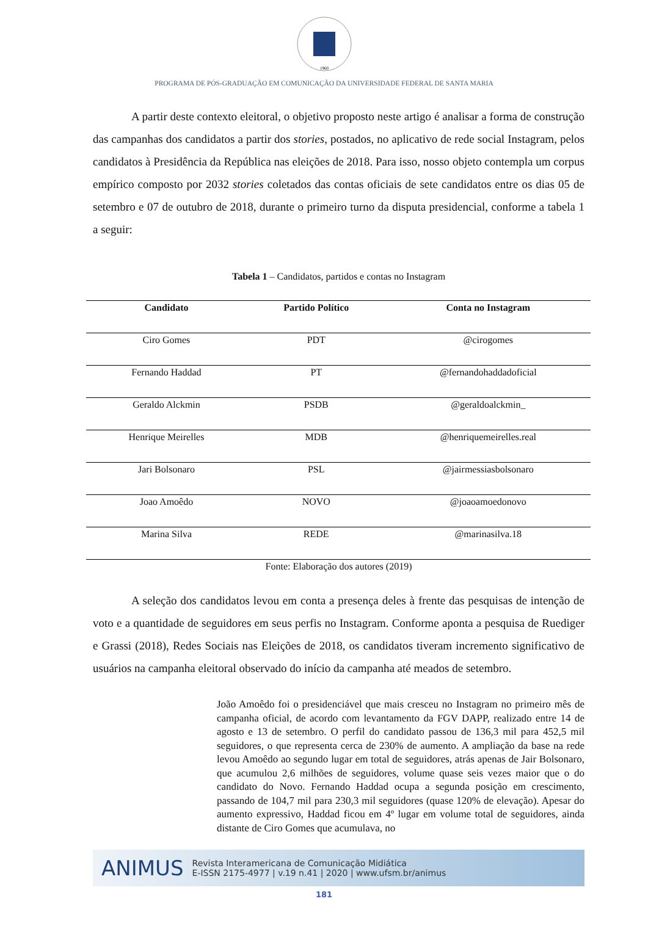1960
PROGRAMA DE PÓS-GRADUAÇÃO EM COMUNICAÇÃO DA UNIVERSIDADE FEDERAL DE SANTA MARIA
A partir deste contexto eleitoral, o objetivo proposto neste artigo é analisar a forma de construção das campanhas dos candidatos a partir dos stories, postados, no aplicativo de rede social Instagram, pelos candidatos à Presidência da República nas eleições de 2018. Para isso, nosso objeto contempla um corpus empírico composto por 2032 stories coletados das contas oficiais de sete candidatos entre os dias 05 de setembro e 07 de outubro de 2018, durante o primeiro turno da disputa presidencial, conforme a tabela 1 a seguir:
Tabela 1 – Candidatos, partidos e contas no Instagram
| Candidato | Partido Político | Conta no Instagram |
| --- | --- | --- |
| Ciro Gomes | PDT | @cirogomes |
| Fernando Haddad | PT | @fernandohaddadoficial |
| Geraldo Alckmin | PSDB | @geraldoalckmin_ |
| Henrique Meirelles | MDB | @henriquemeirelles.real |
| Jari Bolsonaro | PSL | @jairmessiasbolsonaro |
| Joao Amoêdo | NOVO | @joaoamoedonovo |
| Marina Silva | REDE | @marinasilva.18 |
Fonte: Elaboração dos autores (2019)
A seleção dos candidatos levou em conta a presença deles à frente das pesquisas de intenção de voto e a quantidade de seguidores em seus perfis no Instagram. Conforme aponta a pesquisa de Ruediger e Grassi (2018), Redes Sociais nas Eleições de 2018, os candidatos tiveram incremento significativo de usuários na campanha eleitoral observado do início da campanha até meados de setembro.
João Amoêdo foi o presidenciável que mais cresceu no Instagram no primeiro mês de campanha oficial, de acordo com levantamento da FGV DAPP, realizado entre 14 de agosto e 13 de setembro. O perfil do candidato passou de 136,3 mil para 452,5 mil seguidores, o que representa cerca de 230% de aumento. A ampliação da base na rede levou Amoêdo ao segundo lugar em total de seguidores, atrás apenas de Jair Bolsonaro, que acumulou 2,6 milhões de seguidores, volume quase seis vezes maior que o do candidato do Novo. Fernando Haddad ocupa a segunda posição em crescimento, passando de 104,7 mil para 230,3 mil seguidores (quase 120% de elevação). Apesar do aumento expressivo, Haddad ficou em 4º lugar em volume total de seguidores, ainda distante de Ciro Gomes que acumulava, no
ANIMUS Revista Interamericana de Comunicação Midiática
E-ISSN 2175-4977 | v.19 n.41 | 2020 | www.ufsm.br/animus
181